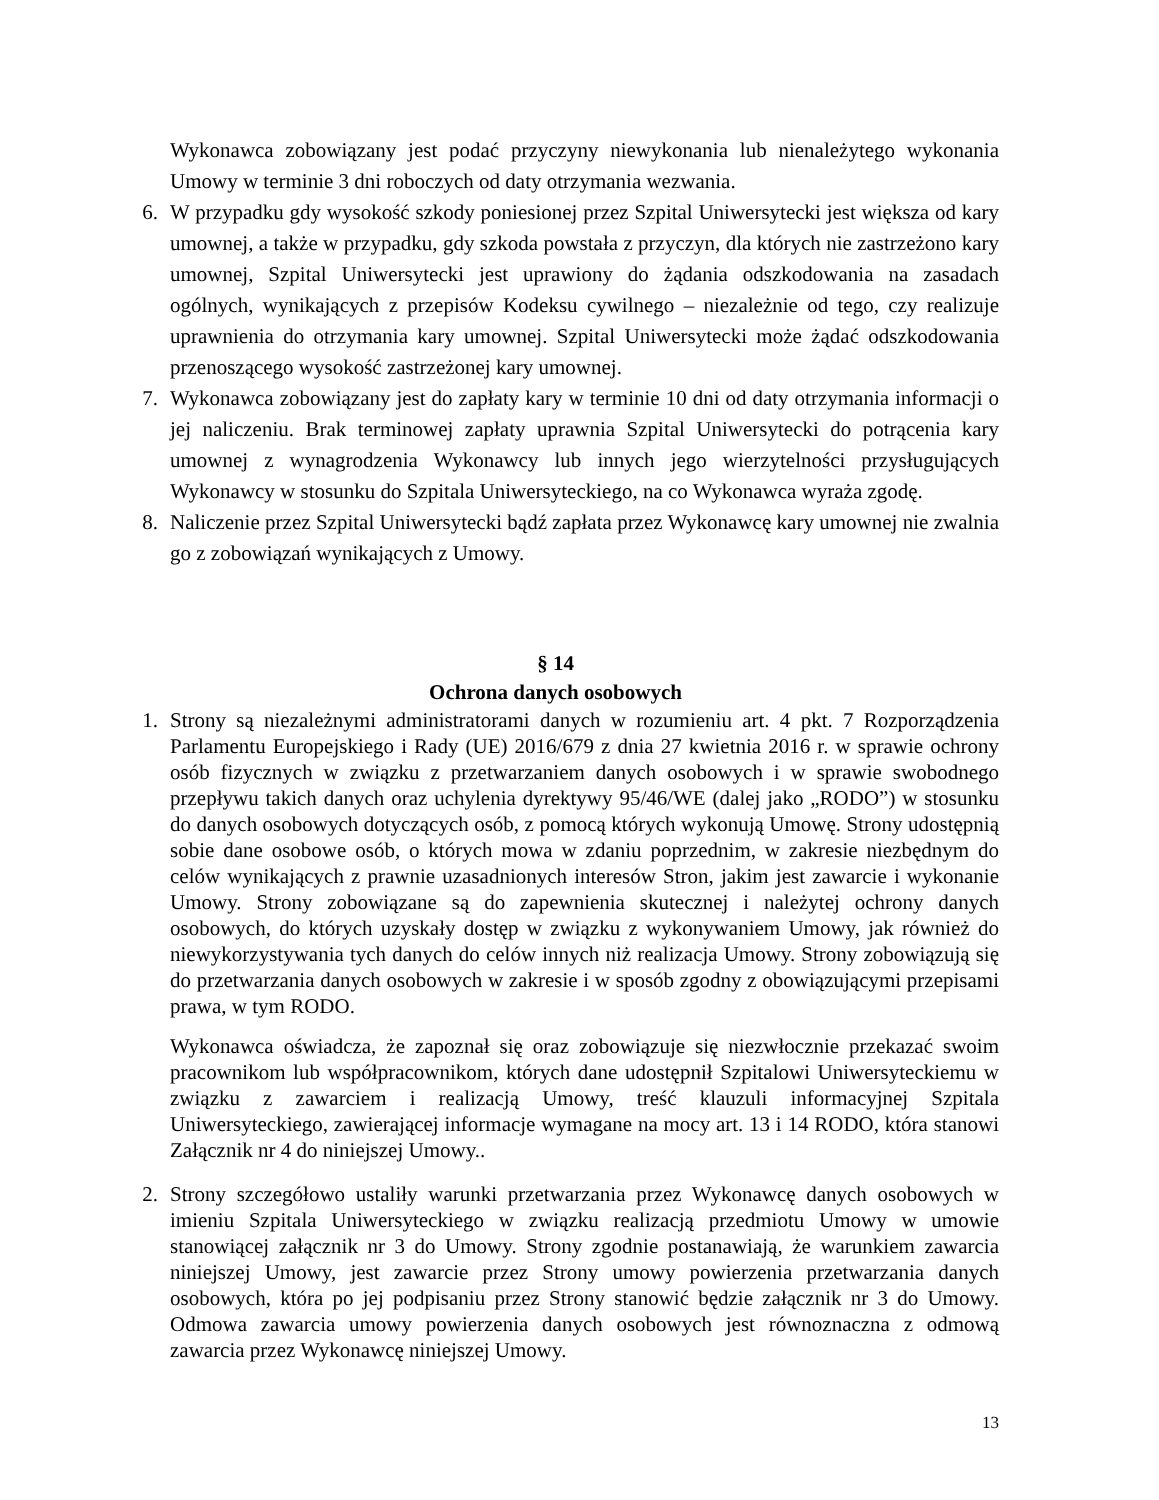Wykonawca zobowiązany jest podać przyczyny niewykonania lub nienależytego wykonania Umowy w terminie 3 dni roboczych od daty otrzymania wezwania.
6. W przypadku gdy wysokość szkody poniesionej przez Szpital Uniwersytecki jest większa od kary umownej, a także w przypadku, gdy szkoda powstała z przyczyn, dla których nie zastrzeżono kary umownej, Szpital Uniwersytecki jest uprawiony do żądania odszkodowania na zasadach ogólnych, wynikających z przepisów Kodeksu cywilnego – niezależnie od tego, czy realizuje uprawnienia do otrzymania kary umownej. Szpital Uniwersytecki może żądać odszkodowania przenoszącego wysokość zastrzeżonej kary umownej.
7. Wykonawca zobowiązany jest do zapłaty kary w terminie 10 dni od daty otrzymania informacji o jej naliczeniu. Brak terminowej zapłaty uprawnia Szpital Uniwersytecki do potrącenia kary umownej z wynagrodzenia Wykonawcy lub innych jego wierzytelności przysługujących Wykonawcy w stosunku do Szpitala Uniwersyteckiego, na co Wykonawca wyraża zgodę.
8. Naliczenie przez Szpital Uniwersytecki bądź zapłata przez Wykonawcę kary umownej nie zwalnia go z zobowiązań wynikających z Umowy.
§ 14
Ochrona danych osobowych
1. Strony są niezależnymi administratorami danych w rozumieniu art. 4 pkt. 7 Rozporządzenia Parlamentu Europejskiego i Rady (UE) 2016/679 z dnia 27 kwietnia 2016 r. w sprawie ochrony osób fizycznych w związku z przetwarzaniem danych osobowych i w sprawie swobodnego przepływu takich danych oraz uchylenia dyrektywy 95/46/WE (dalej jako „RODO”) w stosunku do danych osobowych dotyczących osób, z pomocą których wykonują Umowę. Strony udostępnią sobie dane osobowe osób, o których mowa w zdaniu poprzednim, w zakresie niezbędnym do celów wynikających z prawnie uzasadnionych interesów Stron, jakim jest zawarcie i wykonanie Umowy. Strony zobowiązane są do zapewnienia skutecznej i należytej ochrony danych osobowych, do których uzyskały dostęp w związku z wykonywaniem Umowy, jak również do niewykorzystywania tych danych do celów innych niż realizacja Umowy. Strony zobowiązują się do przetwarzania danych osobowych w zakresie i w sposób zgodny z obowiązującymi przepisami prawa, w tym RODO.
Wykonawca oświadcza, że zapoznał się oraz zobowiązuje się niezwłocznie przekazać swoim pracownikom lub współpracownikom, których dane udostępnił Szpitalowi Uniwersyteckiemu w związku z zawarciem i realizacją Umowy, treść klauzuli informacyjnej Szpitala Uniwersyteckiego, zawierającej informacje wymagane na mocy art. 13 i 14 RODO, która stanowi Załącznik nr 4 do niniejszej Umowy..
2. Strony szczegółowo ustaliły warunki przetwarzania przez Wykonawcę danych osobowych w imieniu Szpitala Uniwersyteckiego w związku realizacją przedmiotu Umowy w umowie stanowiącej załącznik nr 3 do Umowy. Strony zgodnie postanawiają, że warunkiem zawarcia niniejszej Umowy, jest zawarcie przez Strony umowy powierzenia przetwarzania danych osobowych, która po jej podpisaniu przez Strony stanowić będzie załącznik nr 3 do Umowy. Odmowa zawarcia umowy powierzenia danych osobowych jest równoznaczna z odmową zawarcia przez Wykonawcę niniejszej Umowy.
13